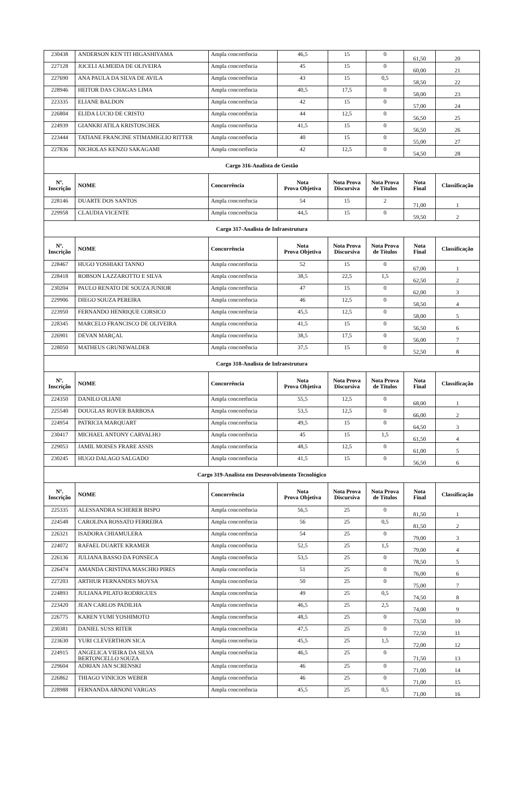| 230438 | ANDERSON KEN´ITI HIGASHIYAMA | Ampla concorrência | 46,5 | 15 | 0 | 61,50 | 20 |
| 227128 | JOCELI ALMEIDA DE OLIVEIRA | Ampla concorrência | 45 | 15 | 0 | 60,00 | 21 |
| 227690 | ANA PAULA DA SILVA DE AVILA | Ampla concorrência | 43 | 15 | 0,5 | 58,50 | 22 |
| 228946 | HEITOR DAS CHAGAS LIMA | Ampla concorrência | 40,5 | 17,5 | 0 | 58,00 | 23 |
| 223335 | ELIANE BALDON | Ampla concorrência | 42 | 15 | 0 | 57,00 | 24 |
| 226804 | ELIDA LUCIO DE CRISTO | Ampla concorrência | 44 | 12,5 | 0 | 56,50 | 25 |
| 224939 | GIANKRI ATILA KRISTOSCHEK | Ampla concorrência | 41,5 | 15 | 0 | 56,50 | 26 |
| 223444 | TATIANE FRANCINE STIMAMIGLIO RITTER | Ampla concorrência | 40 | 15 | 0 | 55,00 | 27 |
| 227836 | NICHOLAS KENZO SAKAGAMI | Ampla concorrência | 42 | 12,5 | 0 | 54,50 | 28 |
| Cargo 316-Analista de Gestão | | | | | | | |
| Nº. Inscrição | NOME | Concorrência | Nota Prova Objetiva | Nota Prova Discursiva | Nota Prova de Títulos | Nota Final | Classificação |
| 228146 | DUARTE DOS SANTOS | Ampla concorrência | 54 | 15 | 2 | 71,00 | 1 |
| 229958 | CLAUDIA VICENTE | Ampla concorrência | 44,5 | 15 | 0 | 59,50 | 2 |
| Cargo 317-Analista de Infraestrutura | | | | | | | |
| Nº. Inscrição | NOME | Concorrência | Nota Prova Objetiva | Nota Prova Discursiva | Nota Prova de Títulos | Nota Final | Classificação |
| 228467 | HUGO YOSHIAKI TANNO | Ampla concorrência | 52 | 15 | 0 | 67,00 | 1 |
| 228418 | ROBSON LAZZAROTTO E SILVA | Ampla concorrência | 38,5 | 22,5 | 1,5 | 62,50 | 2 |
| 230204 | PAULO RENATO DE SOUZA JUNIOR | Ampla concorrência | 47 | 15 | 0 | 62,00 | 3 |
| 229906 | DIEGO SOUZA PEREIRA | Ampla concorrência | 46 | 12,5 | 0 | 58,50 | 4 |
| 223950 | FERNANDO HENRIQUE CORSICO | Ampla concorrência | 45,5 | 12,5 | 0 | 58,00 | 5 |
| 228345 | MARCELO FRANCISCO DE OLIVEIRA | Ampla concorrência | 41,5 | 15 | 0 | 56,50 | 6 |
| 226901 | DEVAN MARÇAL | Ampla concorrência | 38,5 | 17,5 | 0 | 56,00 | 7 |
| 228050 | MATHEUS GRUNEWALDER | Ampla concorrência | 37,5 | 15 | 0 | 52,50 | 8 |
| Cargo 318-Analista de Infraestrutura | | | | | | | |
| Nº. Inscrição | NOME | Concorrência | Nota Prova Objetiva | Nota Prova Discursiva | Nota Prova de Títulos | Nota Final | Classificação |
| 224350 | DANILO OLIANI | Ampla concorrência | 55,5 | 12,5 | 0 | 68,00 | 1 |
| 225540 | DOUGLAS ROVER BARBOSA | Ampla concorrência | 53,5 | 12,5 | 0 | 66,00 | 2 |
| 224954 | PATRICIA MARQUART | Ampla concorrência | 49,5 | 15 | 0 | 64,50 | 3 |
| 230417 | MICHAEL ANTONY CARVALHO | Ampla concorrência | 45 | 15 | 1,5 | 61,50 | 4 |
| 229053 | JAMIL MOISES FRARE ASSIS | Ampla concorrência | 48,5 | 12,5 | 0 | 61,00 | 5 |
| 230245 | HUGO DALAGO SALGADO | Ampla concorrência | 41,5 | 15 | 0 | 56,50 | 6 |
| Cargo 319-Analista em Desenvolvimento Tecnológico | | | | | | | |
| Nº. Inscrição | NOME | Concorrência | Nota Prova Objetiva | Nota Prova Discursiva | Nota Prova de Títulos | Nota Final | Classificação |
| 225335 | ALESSANDRA SCHERER BISPO | Ampla concorrência | 56,5 | 25 | 0 | 81,50 | 1 |
| 224548 | CAROLINA ROSSATO FERREIRA | Ampla concorrência | 56 | 25 | 0,5 | 81,50 | 2 |
| 226321 | ISADORA CHIAMULERA | Ampla concorrência | 54 | 25 | 0 | 79,00 | 3 |
| 224072 | RAFAEL DUARTE KRAMER | Ampla concorrência | 52,5 | 25 | 1,5 | 79,00 | 4 |
| 226136 | JULIANA BASSO DA FONSECA | Ampla concorrência | 53,5 | 25 | 0 | 78,50 | 5 |
| 226474 | AMANDA CRISTINA MASCHIO PIRES | Ampla concorrência | 51 | 25 | 0 | 76,00 | 6 |
| 227203 | ARTHUR FERNANDES MOYSA | Ampla concorrência | 50 | 25 | 0 | 75,00 | 7 |
| 224893 | JULIANA PILATO RODRIGUES | Ampla concorrência | 49 | 25 | 0,5 | 74,50 | 8 |
| 223420 | JEAN CARLOS PADILHA | Ampla concorrência | 46,5 | 25 | 2,5 | 74,00 | 9 |
| 226775 | KAREN YUMI YOSHIMOTO | Ampla concorrência | 48,5 | 25 | 0 | 73,50 | 10 |
| 230381 | DANIEL SUSS RITER | Ampla concorrência | 47,5 | 25 | 0 | 72,50 | 11 |
| 223630 | YURI CLEVERTHON SICA | Ampla concorrência | 45,5 | 25 | 1,5 | 72,00 | 12 |
| 224915 | ANGELICA VIEIRA DA SILVA BERTONCELLO SOUZA | Ampla concorrência | 46,5 | 25 | 0 | 71,50 | 13 |
| 229604 | ADRIAN JAN SCRENSKI | Ampla concorrência | 46 | 25 | 0 | 71,00 | 14 |
| 226862 | THIAGO VINICIOS WEBER | Ampla concorrência | 46 | 25 | 0 | 71,00 | 15 |
| 228988 | FERNANDA ARNONI VARGAS | Ampla concorrência | 45,5 | 25 | 0,5 | 71,00 | 16 |